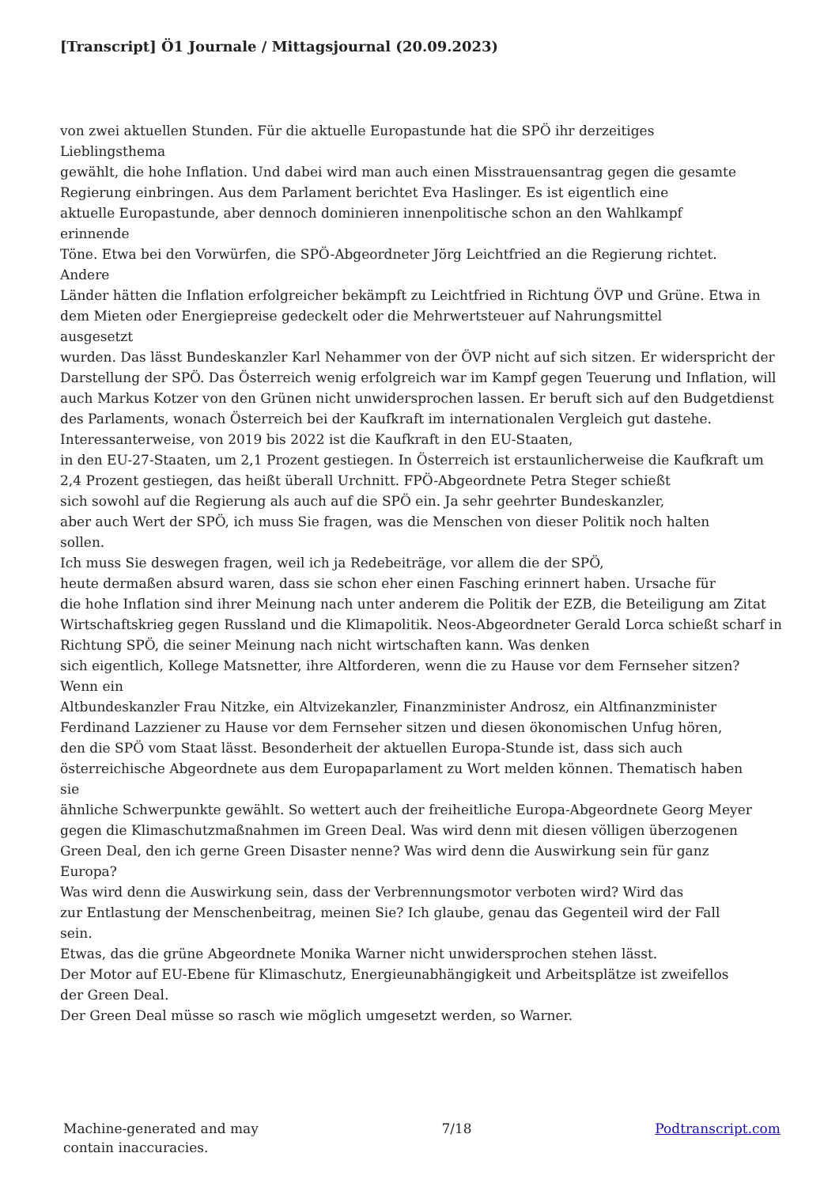[Transcript] Ö1 Journale / Mittagsjournal (20.09.2023)
von zwei aktuellen Stunden. Für die aktuelle Europastunde hat die SPÖ ihr derzeitiges
Lieblingsthema
gewählt, die hohe Inflation. Und dabei wird man auch einen Misstrauensantrag gegen die gesamte Regierung einbringen. Aus dem Parlament berichtet Eva Haslinger. Es ist eigentlich eine
aktuelle Europastunde, aber dennoch dominieren innenpolitische schon an den Wahlkampf
erinnende
Töne. Etwa bei den Vorwürfen, die SPÖ-Abgeordneter Jörg Leichtfried an die Regierung richtet.
Andere
Länder hätten die Inflation erfolgreicher bekämpft zu Leichtfried in Richtung ÖVP und Grüne. Etwa in dem Mieten oder Energiepreise gedeckelt oder die Mehrwertsteuer auf Nahrungsmittel
ausgesetzt
wurden. Das lässt Bundeskanzler Karl Nehammer von der ÖVP nicht auf sich sitzen. Er widerspricht der Darstellung der SPÖ. Das Österreich wenig erfolgreich war im Kampf gegen Teuerung und Inflation, will auch Markus Kotzer von den Grünen nicht unwidersprochen lassen. Er beruft sich auf den Budgetdienst des Parlaments, wonach Österreich bei der Kaufkraft im internationalen Vergleich gut dastehe. Interessanterweise, von 2019 bis 2022 ist die Kaufkraft in den EU-Staaten,
in den EU-27-Staaten, um 2,1 Prozent gestiegen. In Österreich ist erstaunlicherweise die Kaufkraft um 2,4 Prozent gestiegen, das heißt überall Urchnitt. FPÖ-Abgeordnete Petra Steger schießt
sich sowohl auf die Regierung als auch auf die SPÖ ein. Ja sehr geehrter Bundeskanzler,
aber auch Wert der SPÖ, ich muss Sie fragen, was die Menschen von dieser Politik noch halten
sollen.
Ich muss Sie deswegen fragen, weil ich ja Redebeiträge, vor allem die der SPÖ,
heute dermaßen absurd waren, dass sie schon eher einen Fasching erinnert haben. Ursache für
die hohe Inflation sind ihrer Meinung nach unter anderem die Politik der EZB, die Beteiligung am Zitat Wirtschaftskrieg gegen Russland und die Klimapolitik. Neos-Abgeordneter Gerald Lorca schießt scharf in Richtung SPÖ, die seiner Meinung nach nicht wirtschaften kann. Was denken
sich eigentlich, Kollege Matsnetter, ihre Altforderen, wenn die zu Hause vor dem Fernseher sitzen?
Wenn ein
Altbundeskanzler Frau Nitzke, ein Altvizekanzler, Finanzminister Androsz, ein Altfinanzminister Ferdinand Lazziener zu Hause vor dem Fernseher sitzen und diesen ökonomischen Unfug hören,
den die SPÖ vom Staat lässt. Besonderheit der aktuellen Europa-Stunde ist, dass sich auch
österreichische Abgeordnete aus dem Europaparlament zu Wort melden können. Thematisch haben
sie
ähnliche Schwerpunkte gewählt. So wettert auch der freiheitliche Europa-Abgeordnete Georg Meyer gegen die Klimaschutzmaßnahmen im Green Deal. Was wird denn mit diesen völligen überzogenen Green Deal, den ich gerne Green Disaster nenne? Was wird denn die Auswirkung sein für ganz
Europa?
Was wird denn die Auswirkung sein, dass der Verbrennungsmotor verboten wird? Wird das
zur Entlastung der Menschenbeitrag, meinen Sie? Ich glaube, genau das Gegenteil wird der Fall
sein.
Etwas, das die grüne Abgeordnete Monika Warner nicht unwidersprochen stehen lässt.
Der Motor auf EU-Ebene für Klimaschutz, Energieunabhängigkeit und Arbeitsplätze ist zweifellos
der Green Deal.
Der Green Deal müsse so rasch wie möglich umgesetzt werden, so Warner.
Machine-generated and may
contain inaccuracies.
7/18 Podtranscript.com